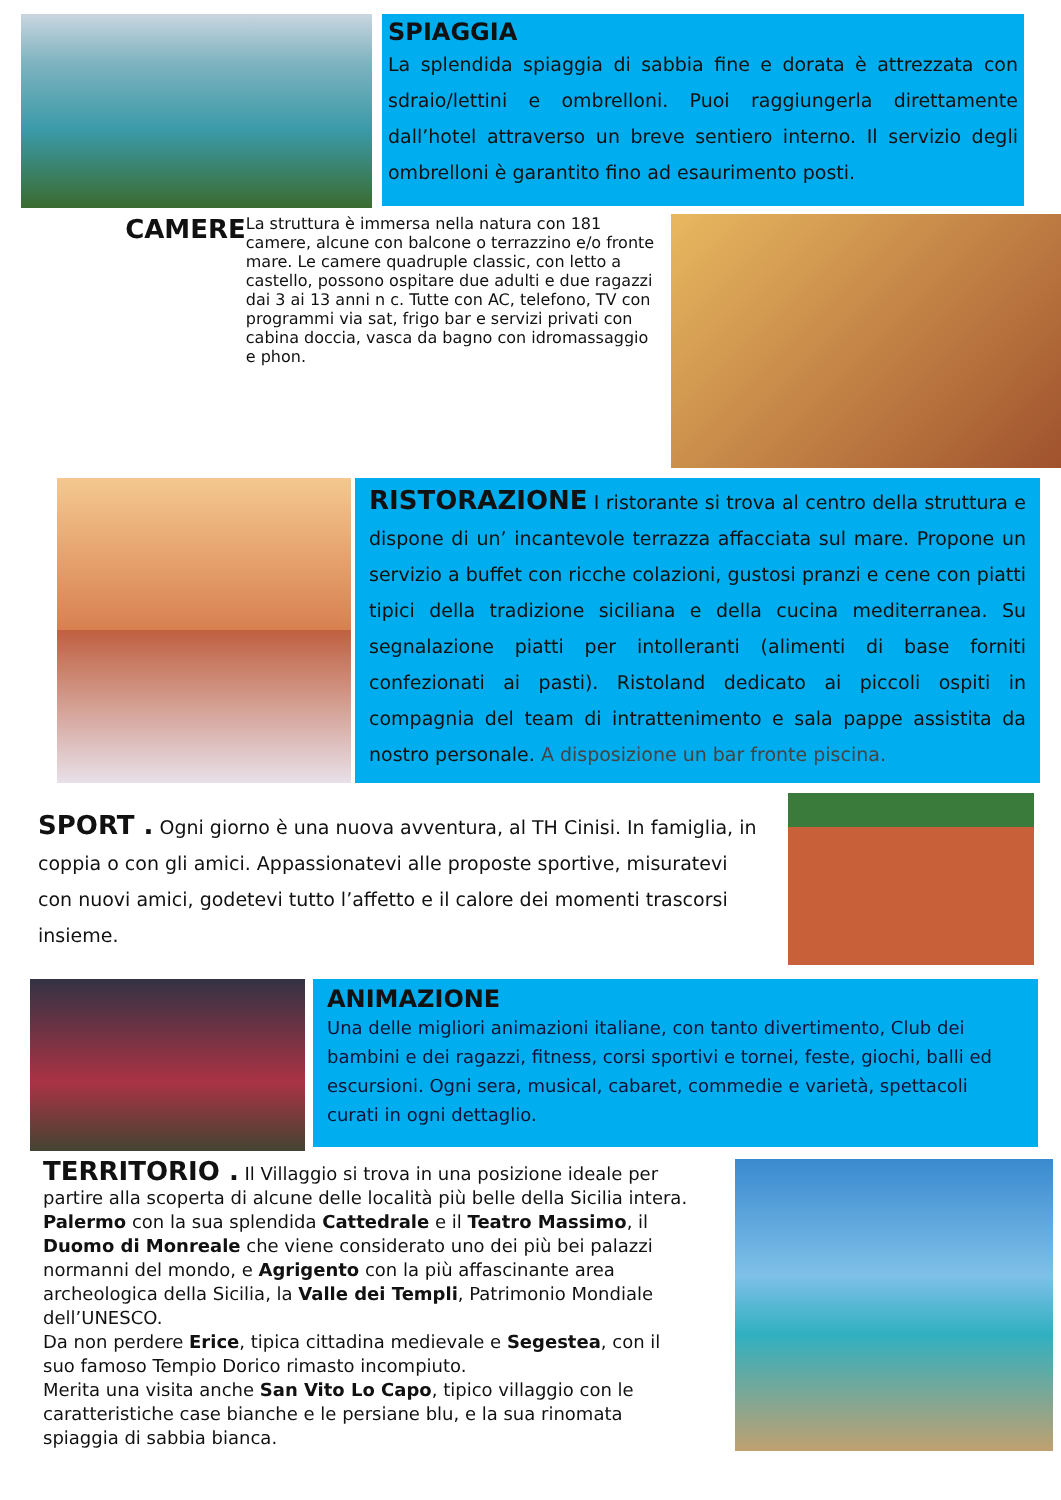SPIAGGIA
La splendida spiaggia di sabbia fine e dorata è attrezzata con sdraio/lettini e ombrelloni. Puoi raggiungerla direttamente dall’hotel attraverso un breve sentiero interno. Il servizio degli ombrelloni è garantito fino ad esaurimento posti.
CAMERE La struttura è immersa nella natura con 181 camere, alcune con balcone o terrazzino e/o fronte mare. Le camere quadruple classic, con letto a castello, possono ospitare due adulti e due ragazzi dai 3 ai 13 anni n c. Tutte con AC, telefono, TV con programmi via sat, frigo bar e servizi privati con cabina doccia, vasca da bagno con idromassaggio e phon.
RISTORAZIONE I ristorante si trova al centro della struttura e dispone di un’ incantevole terrazza affacciata sul mare. Propone un servizio a buffet con ricche colazioni, gustosi pranzi e cene con piatti tipici della tradizione siciliana e della cucina mediterranea. Su segnalazione piatti per intolleranti (alimenti di base forniti confezionati ai pasti). Ristoland dedicato ai piccoli ospiti in compagnia del team di intrattenimento e sala pappe assistita da nostro personale. A disposizione un bar fronte piscina.
SPORT . Ogni giorno è una nuova avventura, al TH Cinisi. In famiglia, in coppia o con gli amici. Appassionatevi alle proposte sportive, misuratevi con nuovi amici, godetevi tutto l’affetto e il calore dei momenti trascorsi insieme.
ANIMAZIONE
Una delle migliori animazioni italiane, con tanto divertimento, Club dei bambini e dei ragazzi, fitness, corsi sportivi e tornei, feste, giochi, balli ed escursioni. Ogni sera, musical, cabaret, commedie e varietà, spettacoli curati in ogni dettaglio.
TERRITORIO . Il Villaggio si trova in una posizione ideale per partire alla scoperta di alcune delle località più belle della Sicilia intera. Palermo con la sua splendida Cattedrale e il Teatro Massimo, il Duomo di Monreale che viene considerato uno dei più bei palazzi normanni del mondo, e Agrigento con la più affascinante area archeologica della Sicilia, la Valle dei Templi, Patrimonio Mondiale dell’UNESCO.
Da non perdere Erice, tipica cittadina medievale e Segestea, con il suo famoso Tempio Dorico rimasto incompiuto.
Merita una visita anche San Vito Lo Capo, tipico villaggio con le caratteristiche case bianche e le persiane blu, e la sua rinomata spiaggia di sabbia bianca.